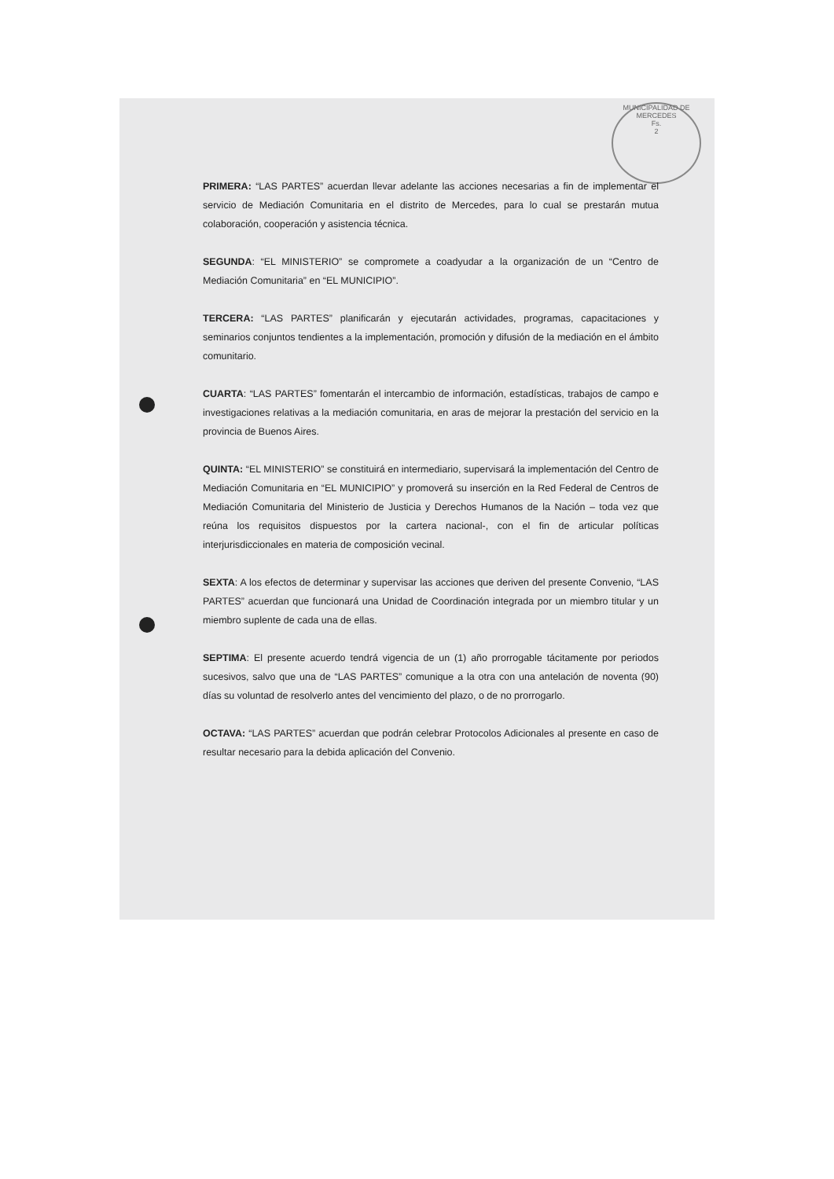MUNICIPALIDAD DE MERCEDES
Fs.
2
PRIMERA: “LAS PARTES” acuerdan llevar adelante las acciones necesarias a fin de implementar el servicio de Mediación Comunitaria en el distrito de Mercedes, para lo cual se prestarán mutua colaboración, cooperación y asistencia técnica.
SEGUNDA: “EL MINISTERIO” se compromete a coadyudar a la organización de un “Centro de Mediación Comunitaria” en “EL MUNICIPIO”.
TERCERA: “LAS PARTES” planificarán y ejecutarán actividades, programas, capacitaciones y seminarios conjuntos tendientes a la implementación, promoción y difusión de la mediación en el ámbito comunitario.
CUARTA: “LAS PARTES” fomentarán el intercambio de información, estadísticas, trabajos de campo e investigaciones relativas a la mediación comunitaria, en aras de mejorar la prestación del servicio en la provincia de Buenos Aires.
QUINTA: “EL MINISTERIO” se constituirá en intermediario, supervisará la implementación del Centro de Mediación Comunitaria en “EL MUNICIPIO” y promoverá su inserción en la Red Federal de Centros de Mediación Comunitaria del Ministerio de Justicia y Derechos Humanos de la Nación – toda vez que reúna los requisitos dispuestos por la cartera nacional-, con el fin de articular políticas interjurisdiccionales en materia de composición vecinal.
SEXTA: A los efectos de determinar y supervisar las acciones que deriven del presente Convenio, “LAS PARTES” acuerdan que funcionará una Unidad de Coordinación integrada por un miembro titular y un miembro suplente de cada una de ellas.
SEPTIMA: El presente acuerdo tendrá vigencia de un (1) año prorrogable tácitamente por periodos sucesivos, salvo que una de “LAS PARTES” comunique a la otra con una antelación de noventa (90) días su voluntad de resolverlo antes del vencimiento del plazo, o de no prorrogarlo.
OCTAVA: “LAS PARTES” acuerdan que podrán celebrar Protocolos Adicionales al presente en caso de resultar necesario para la debida aplicación del Convenio.